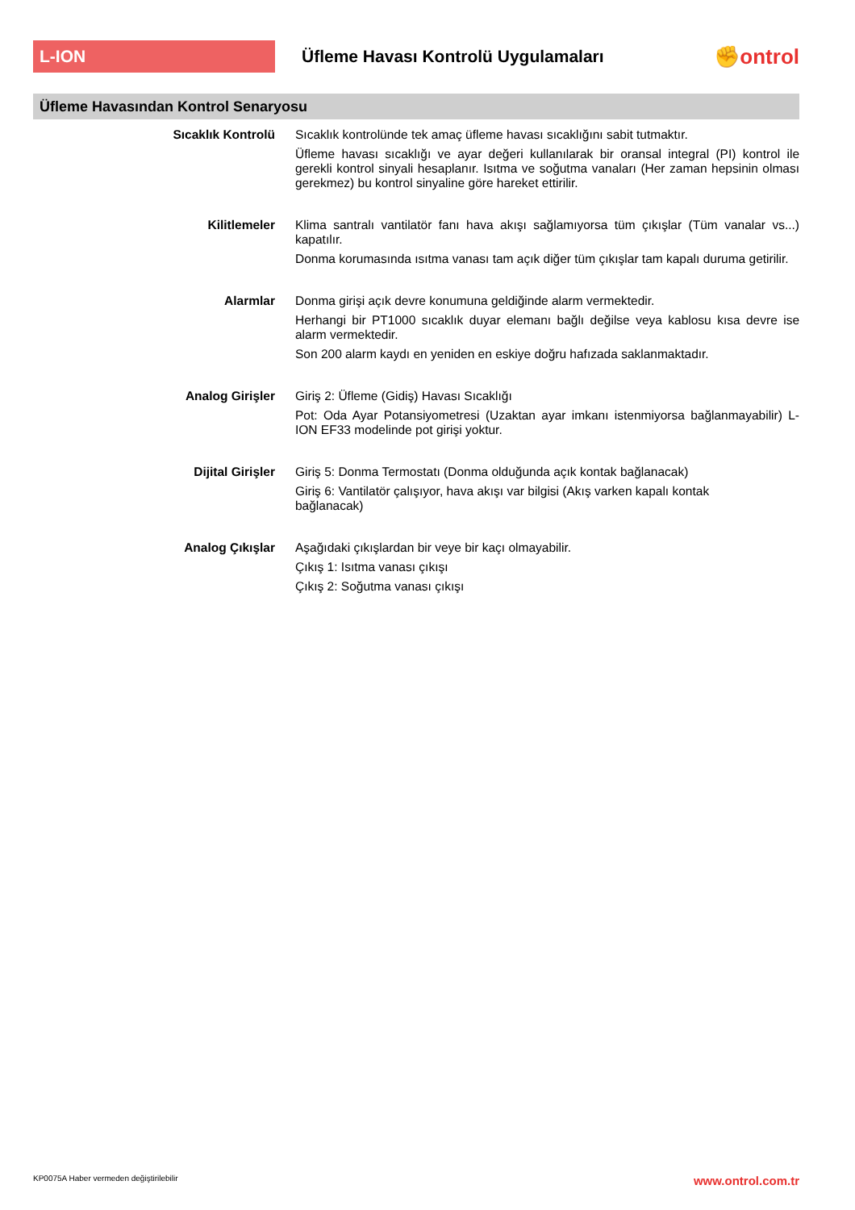L-ION
Üfleme Havası Kontrolü Uygulamaları
✊ontrol
Üfleme Havasından Kontrol Senaryosu
Sıcaklık Kontrolü
Sıcaklık kontrolünde tek amaç üfleme havası sıcaklığını sabit tutmaktır.
Üfleme havası sıcaklığı ve ayar değeri kullanılarak bir oransal integral (PI) kontrol ile gerekli kontrol sinyali hesaplanır. Isıtma ve soğutma vanaları (Her zaman hepsinin olması gerekmez) bu kontrol sinyaline göre hareket ettirilir.
Kilitlemeler
Klima santralı vantilatör fanı hava akışı sağlamıyorsa tüm çıkışlar (Tüm vanalar vs...) kapatılır.
Donma korumasında ısıtma vanası tam açık diğer tüm çıkışlar tam kapalı duruma getirilir.
Alarmlar
Donma girişi açık devre konumuna geldiğinde alarm vermektedir.
Herhangi bir PT1000 sıcaklık duyar elemanı bağlı değilse veya kablosu kısa devre ise alarm vermektedir.
Son 200 alarm kaydı en yeniden en eskiye doğru hafızada saklanmaktadır.
Analog Girişler
Giriş 2: Üfleme (Gidiş) Havası Sıcaklığı
Pot: Oda Ayar Potansiyometresi (Uzaktan ayar imkanı istenmiyorsa bağlanmayabilir) L-ION EF33 modelinde pot girişi yoktur.
Dijital Girişler
Giriş 5: Donma Termostatı (Donma olduğunda açık kontak bağlanacak)
Giriş 6: Vantilatör çalışıyor, hava akışı var bilgisi (Akış varken kapalı kontak
bağlanacak)
Analog Çıkışlar
Aşağıdaki çıkışlardan bir veye bir kaçı olmayabilir.
Çıkış 1: Isıtma vanası çıkışı
Çıkış 2: Soğutma vanası çıkışı
KP0075A Haber vermeden değiştirilebilir www.ontrol.com.tr